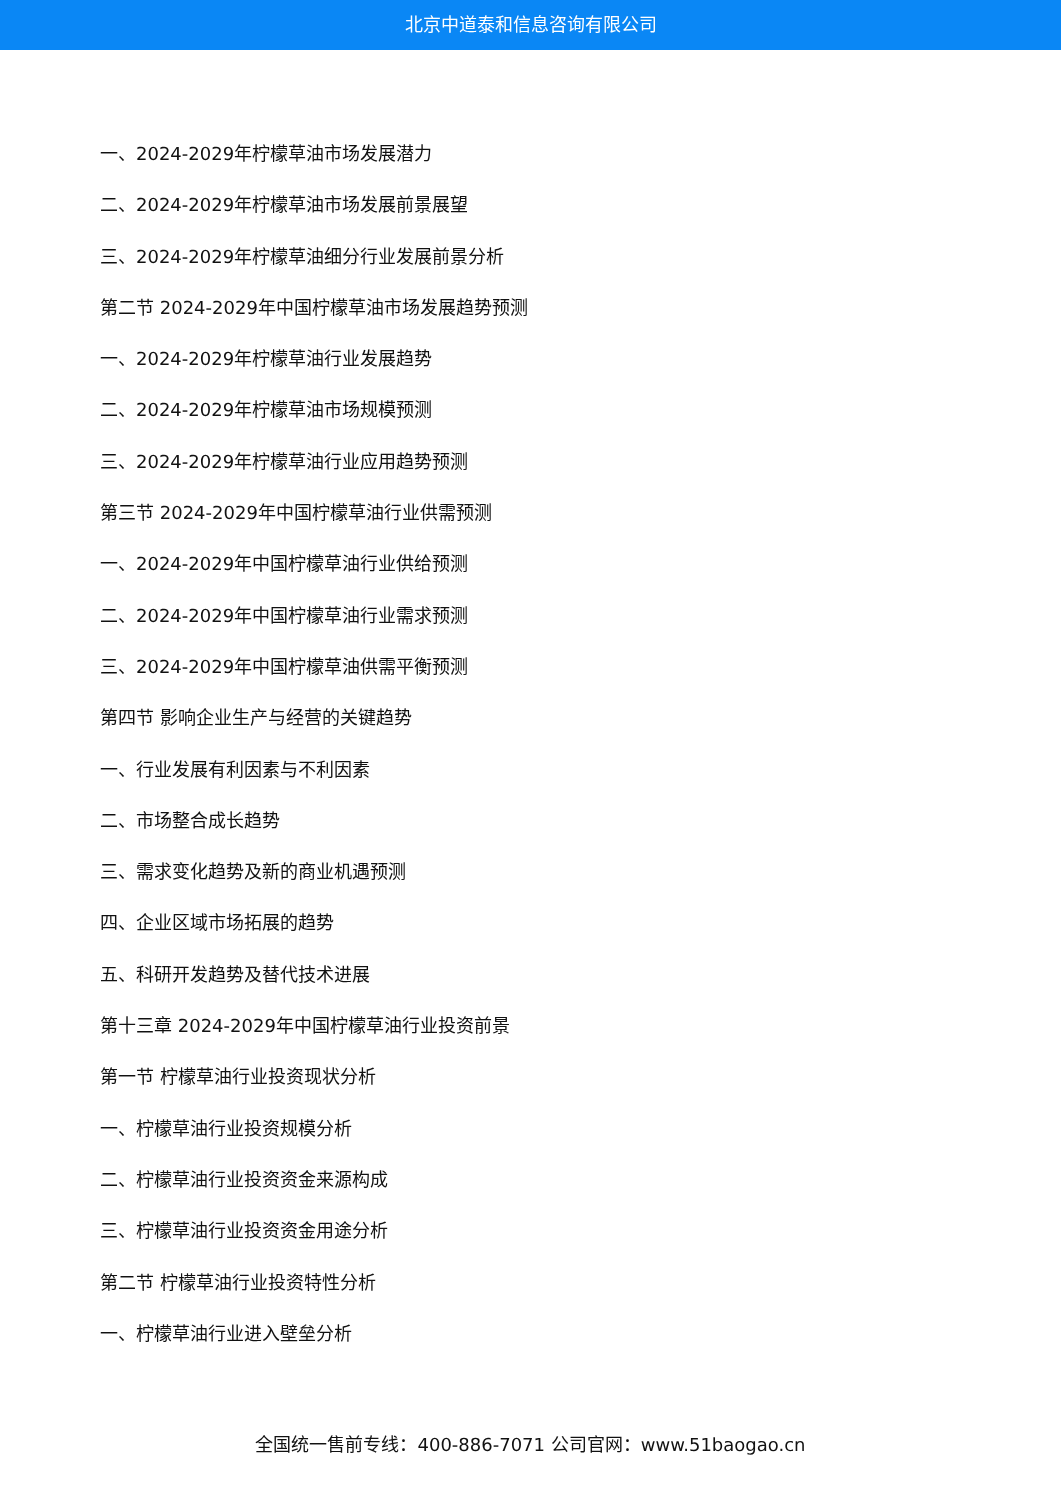北京中道泰和信息咨询有限公司
一、2024-2029年柠檬草油市场发展潜力
二、2024-2029年柠檬草油市场发展前景展望
三、2024-2029年柠檬草油细分行业发展前景分析
第二节 2024-2029年中国柠檬草油市场发展趋势预测
一、2024-2029年柠檬草油行业发展趋势
二、2024-2029年柠檬草油市场规模预测
三、2024-2029年柠檬草油行业应用趋势预测
第三节 2024-2029年中国柠檬草油行业供需预测
一、2024-2029年中国柠檬草油行业供给预测
二、2024-2029年中国柠檬草油行业需求预测
三、2024-2029年中国柠檬草油供需平衡预测
第四节 影响企业生产与经营的关键趋势
一、行业发展有利因素与不利因素
二、市场整合成长趋势
三、需求变化趋势及新的商业机遇预测
四、企业区域市场拓展的趋势
五、科研开发趋势及替代技术进展
第十三章 2024-2029年中国柠檬草油行业投资前景
第一节 柠檬草油行业投资现状分析
一、柠檬草油行业投资规模分析
二、柠檬草油行业投资资金来源构成
三、柠檬草油行业投资资金用途分析
第二节 柠檬草油行业投资特性分析
一、柠檬草油行业进入壁垒分析
全国统一售前专线：400-886-7071 公司官网：www.51baogao.cn